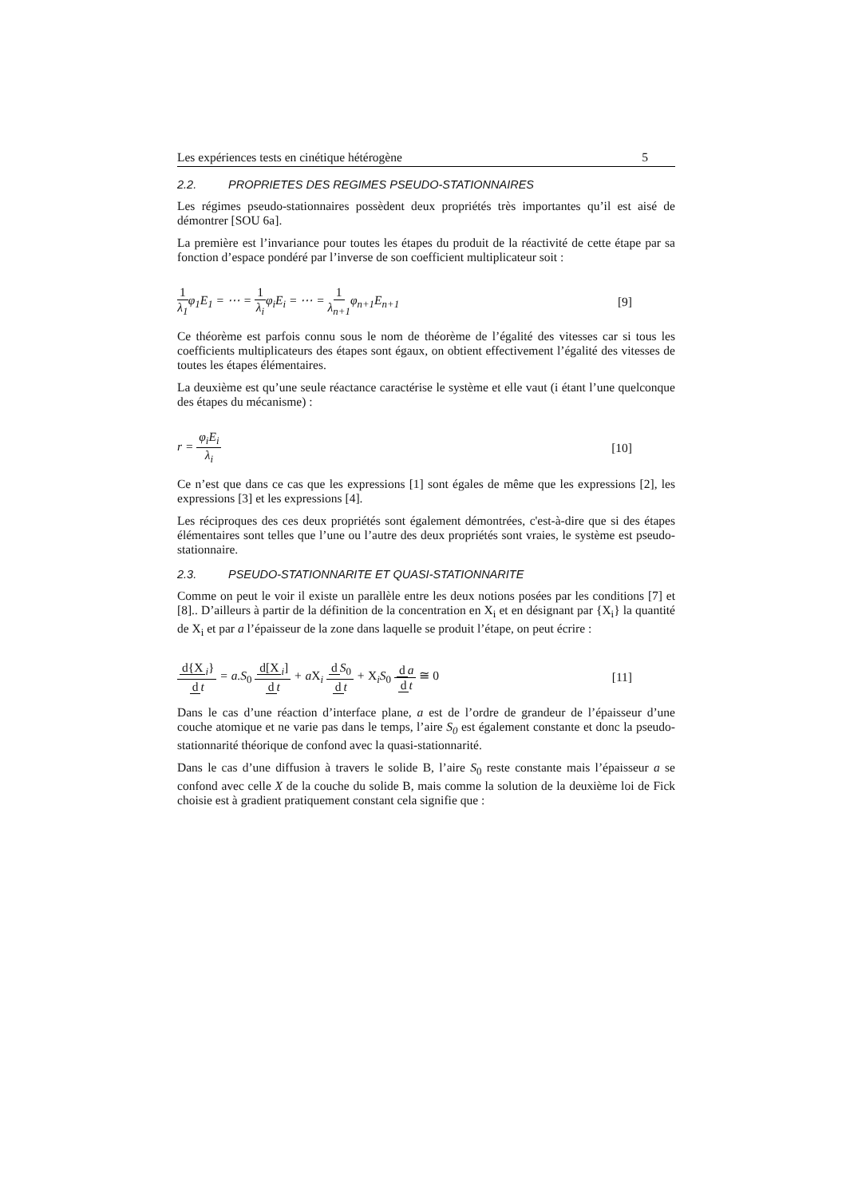Les expériences tests en cinétique hétérogène 5
2.2. PROPRIETES DES REGIMES PSEUDO-STATIONNAIRES
Les régimes pseudo-stationnaires possèdent deux propriétés très importantes qu’il est aisé de démontrer [SOU 6a].
La première est l’invariance pour toutes les étapes du produit de la réactivité de cette étape par sa fonction d’espace pondéré par l’inverse de son coefficient multiplicateur soit :
1 λ<sub>1</sub>φ<sub>1</sub>E<sub>1</sub> = ⋯ = 1 λ<sub>i</sub>φ<sub>i</sub>E<sub>i</sub> = ⋯ = 1 λ<sub>n+1</sub>φ<sub>n+1</sub>E<sub>n+1</sub>
[9]
Ce théorème est parfois connu sous le nom de théorème de l’égalité des vitesses car si tous les coefficients multiplicateurs des étapes sont égaux, on obtient effectivement l’égalité des vitesses de toutes les étapes élémentaires.
La deuxième est qu’une seule réactance caractérise le système et elle vaut (i étant l’une quelconque des étapes du mécanisme) :
r = φ<sub>i</sub>E<sub>i</sub> λ<sub>i</sub> [10]
Ce n’est que dans ce cas que les expressions [1] sont égales de même que les expressions [2], les expressions [3] et les expressions [4].
Les réciproques des ces deux propriétés sont également démontrées, c'est-à-dire que si des étapes élémentaires sont telles que l’une ou l’autre des deux propriétés sont vraies, le système est pseudo-stationnaire.
2.3. PSEUDO-STATIONNARITE ET QUASI-STATIONNARITE
Comme on peut le voir il existe un parallèle entre les deux notions posées par les conditions [7] et [8].. D’ailleurs à partir de la définition de la concentration en X<sub>i</sub> et en désignant par {X<sub>i</sub>} la quantité de X<sub>i</sub> et par a l’épaisseur de la zone dans laquelle se produit l’étape, on peut écrire :
d{X<sub>i</sub>} d t = a.S<sub>0</sub> d[X<sub>i</sub>] d t + aX<sub>i</sub> d S<sub>0</sub> d t + X<sub>i</sub>S<sub>0</sub> d a d t ≅ 0
[11]
Dans le cas d’une réaction d’interface plane, a est de l’ordre de grandeur de l’épaisseur d’une couche atomique et ne varie pas dans le temps, l’aire S<sub>0</sub> est également constante et donc la pseudo-stationnarité théorique de confond avec la quasi-stationnarité.
Dans le cas d’une diffusion à travers le solide B, l’aire S<sub>0</sub> reste constante mais l’épaisseur a se confond avec celle X de la couche du solide B, mais comme la solution de la deuxième loi de Fick choisie est à gradient pratiquement constant cela signifie que :